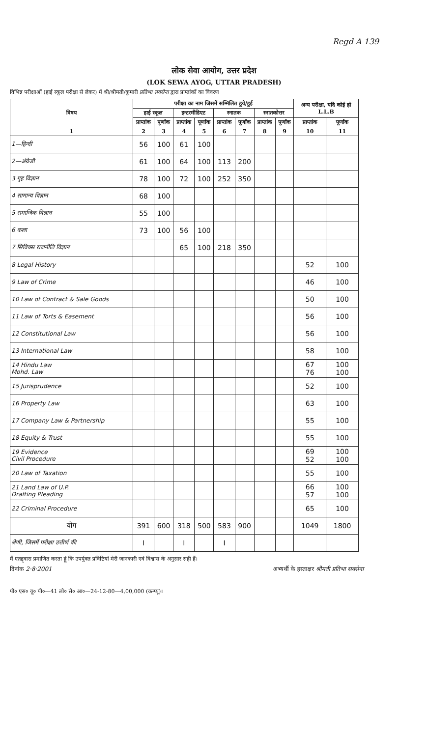Regd A 139
लोक सेवा आयोग, उत्तर प्रदेश
(LOK SEWA AYOG, UTTAR PRADESH)
विभिन्न परीक्षाओं (हाई स्कूल परीक्षा से लेकर) में श्री/श्रीमती/कुमारी प्रतिभा सक्सेना द्वारा प्राप्तांकों का विवरण
| विषय | परीक्षा का नाम जिसमें सम्मिलित हुये/हुई | | | | | | | | अन्य परीक्षा, यदि कोई हो L.L.B | |
| --- | --- | --- | --- | --- | --- | --- | --- | --- | --- | --- |
| | हाई स्कूल | | इन्टरमीडिएट | | स्नातक | | स्नातकोत्तर | | | |
| | प्राप्तांक | पूर्णांक | प्राप्तांक | पूर्णांक | प्राप्तांक | पूर्णांक | प्राप्तांक | पूर्णांक | प्राप्तांक | पूर्णांक |
| 1 | 2 | 3 | 4 | 5 | 6 | 7 | 8 | 9 | 10 | 11 |
| 1—हिन्दी | 56 | 100 | 61 | 100 | | | | | | |
| 2—अंग्रेजी | 61 | 100 | 64 | 100 | 113 | 200 | | | | |
| 3 गृह विज्ञान | 78 | 100 | 72 | 100 | 252 | 350 | | | | |
| 4 सामान्य विज्ञान | 68 | 100 | | | | | | | | |
| 5 समाजिक विज्ञान | 55 | 100 | | | | | | | | |
| 6 कला | 73 | 100 | 56 | 100 | | | | | | |
| 7 सिविक्स राजनीति विज्ञान | | | 65 | 100 | 218 | 350 | | | | |
| 8 Legal History | | | | | | | | | 52 | 100 |
| 9 Law of Crime | | | | | | | | | 46 | 100 |
| 10 Law of Contract & Sale Goods | | | | | | | | | 50 | 100 |
| 11 Law of Torts & Easement | | | | | | | | | 56 | 100 |
| 12 Constitutional Law | | | | | | | | | 56 | 100 |
| 13 International Law | | | | | | | | | 58 | 100 |
| 14 Hindu Law Mohd. Law | | | | | | | | | 67 76 | 100 100 |
| 15 Jurisprudence | | | | | | | | | 52 | 100 |
| 16 Property Law | | | | | | | | | 63 | 100 |
| 17 Company Law & Partnership | | | | | | | | | 55 | 100 |
| 18 Equity & Trust | | | | | | | | | 55 | 100 |
| 19 Evidence Civil Procedure | | | | | | | | | 69 52 | 100 100 |
| 20 Law of Taxation | | | | | | | | | 55 | 100 |
| 21 Land Law of U.P. Drafting Pleading | | | | | | | | | 66 57 | 100 100 |
| 22 Criminal Procedure | | | | | | | | | 65 | 100 |
| योग | 391 | 600 | 318 | 500 | 583 | 900 | | | 1049 | 1800 |
| श्रेणी, जिसमें परीक्षा उत्तीर्ण की | I | | I | | I | | | | | |
मैं एतद्द्वारा प्रमाणित करता हूं कि उपर्युक्त प्रविष्टियां मेरी जानकारी एवं विश्वास के अनुसार सही हैं।
दिनांक 2·8·2001 अभ्यर्थी के हस्ताक्षर श्रीमती प्रतिभा सक्सेना
पी० एस० यू० पी०—41 लो० से० आ०—24-12-80—4,00,000 (कम्प्यू)।